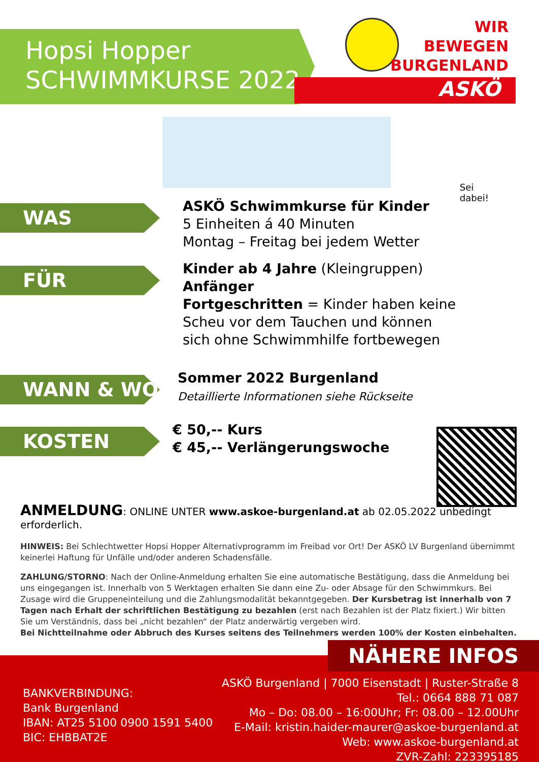Hopsi Hopper
SCHWIMMKURSE 2022
WIR
BEWEGEN
BURGENLAND
ASKÖ
WAS
ASKÖ Schwimmkurse für Kinder
5 Einheiten á 40 Minuten
Montag – Freitag bei jedem Wetter
Sei
dabei!
FÜR
Kinder ab 4 Jahre (Kleingruppen)
Anfänger
Fortgeschritten = Kinder haben keine
Scheu vor dem Tauchen und können
sich ohne Schwimmhilfe fortbewegen
WANN & WO
Sommer 2022 Burgenland
Detaillierte Informationen siehe Rückseite
KOSTEN
€ 50,-- Kurs
€ 45,-- Verlängerungswoche
ANMELDUNG: ONLINE UNTER www.askoe-burgenland.at ab 02.05.2022 unbedingt erforderlich.
HINWEIS: Bei Schlechtwetter Hopsi Hopper Alternativprogramm im Freibad vor Ort! Der ASKÖ LV Burgenland übernimmt keinerlei Haftung für Unfälle und/oder anderen Schadensfälle.
ZAHLUNG/STORNO: Nach der Online-Anmeldung erhalten Sie eine automatische Bestätigung, dass die Anmeldung bei uns eingegangen ist. Innerhalb von 5 Werktagen erhalten Sie dann eine Zu- oder Absage für den Schwimmkurs. Bei Zusage wird die Gruppeneinteilung und die Zahlungsmodalität bekanntgegeben. Der Kursbetrag ist innerhalb von 7 Tagen nach Erhalt der schriftlichen Bestätigung zu bezahlen (erst nach Bezahlen ist der Platz fixiert.) Wir bitten Sie um Verständnis, dass bei „nicht bezahlen“ der Platz anderwärtig vergeben wird.
Bei Nichtteilnahme oder Abbruch des Kurses seitens des Teilnehmers werden 100% der Kosten einbehalten.
NÄHERE INFOS
BANKVERBINDUNG:
Bank Burgenland
IBAN: AT25 5100 0900 1591 5400
BIC: EHBBAT2E
ASKÖ Burgenland | 7000 Eisenstadt | Ruster-Straße 8
Tel.: 0664 888 71 087
Mo – Do: 08.00 – 16:00Uhr; Fr: 08.00 – 12.00Uhr
E-Mail: kristin.haider-maurer@askoe-burgenland.at
Web: www.askoe-burgenland.at
ZVR-Zahl: 223395185